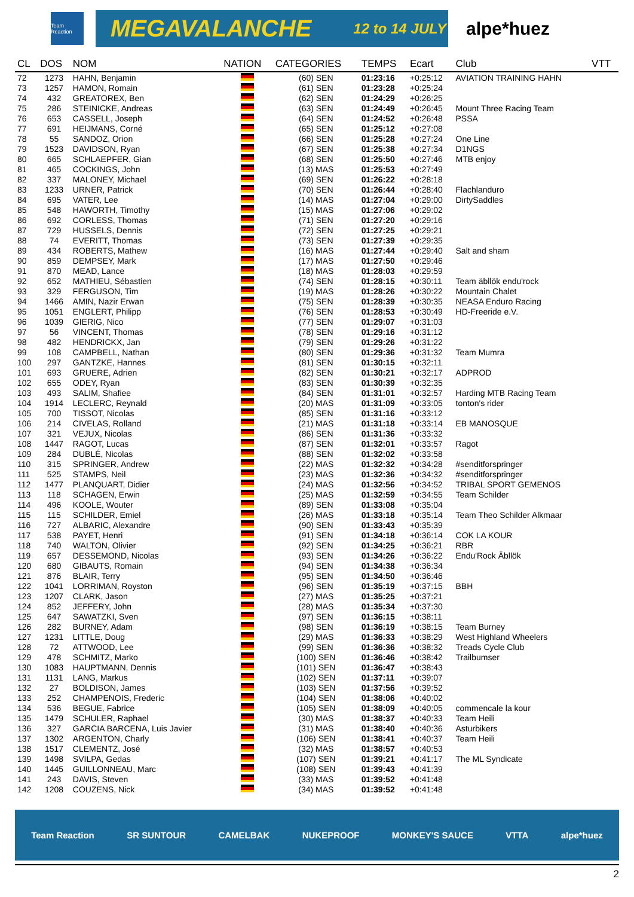Team Reaction
MEGAVALANCHE 12 to 14 JULY
alpe*huez
| CL | DOS | NOM | NATION | CATEGORIES | TEMPS | Ecart | Club | VTT |
| --- | --- | --- | --- | --- | --- | --- | --- | --- |
| 72 | 1273 | HAHN, Benjamin | | (60) SEN | 01:23:16 | +0:25:12 | AVIATION TRAINING HAHN | |
| 73 | 1257 | HAMON, Romain | | (61) SEN | 01:23:28 | +0:25:24 | | |
| 74 | 432 | GREATOREX, Ben | | (62) SEN | 01:24:29 | +0:26:25 | | |
| 75 | 286 | STEINICKE, Andreas | | (63) SEN | 01:24:49 | +0:26:45 | Mount Three Racing Team | |
| 76 | 653 | CASSELL, Joseph | | (64) SEN | 01:24:52 | +0:26:48 | PSSA | |
| 77 | 691 | HEIJMANS, Corné | | (65) SEN | 01:25:12 | +0:27:08 | | |
| 78 | 55 | SANDOZ, Orion | | (66) SEN | 01:25:28 | +0:27:24 | One Line | |
| 79 | 1523 | DAVIDSON, Ryan | | (67) SEN | 01:25:38 | +0:27:34 | D1NGS | |
| 80 | 665 | SCHLAEPFER, Gian | | (68) SEN | 01:25:50 | +0:27:46 | MTB enjoy | |
| 81 | 465 | COCKINGS, John | | (13) MAS | 01:25:53 | +0:27:49 | | |
| 82 | 337 | MALONEY, Michael | | (69) SEN | 01:26:22 | +0:28:18 | | |
| 83 | 1233 | URNER, Patrick | | (70) SEN | 01:26:44 | +0:28:40 | Flachlanduro | |
| 84 | 695 | VATER, Lee | | (14) MAS | 01:27:04 | +0:29:00 | DirtySaddles | |
| 85 | 548 | HAWORTH, Timothy | | (15) MAS | 01:27:06 | +0:29:02 | | |
| 86 | 692 | CORLESS, Thomas | | (71) SEN | 01:27:20 | +0:29:16 | | |
| 87 | 729 | HUSSELS, Dennis | | (72) SEN | 01:27:25 | +0:29:21 | | |
| 88 | 74 | EVERITT, Thomas | | (73) SEN | 01:27:39 | +0:29:35 | | |
| 89 | 434 | ROBERTS, Mathew | | (16) MAS | 01:27:44 | +0:29:40 | Salt and sham | |
| 90 | 859 | DEMPSEY, Mark | | (17) MAS | 01:27:50 | +0:29:46 | | |
| 91 | 870 | MEAD, Lance | | (18) MAS | 01:28:03 | +0:29:59 | | |
| 92 | 652 | MATHIEU, Sébastien | | (74) SEN | 01:28:15 | +0:30:11 | Team äbllök endu'rock | |
| 93 | 329 | FERGUSON, Tim | | (19) MAS | 01:28:26 | +0:30:22 | Mountain Chalet | |
| 94 | 1466 | AMIN, Nazir Erwan | | (75) SEN | 01:28:39 | +0:30:35 | NEASA Enduro Racing | |
| 95 | 1051 | ENGLERT, Philipp | | (76) SEN | 01:28:53 | +0:30:49 | HD-Freeride e.V. | |
| 96 | 1039 | GIERIG, Nico | | (77) SEN | 01:29:07 | +0:31:03 | | |
| 97 | 56 | VINCENT, Thomas | | (78) SEN | 01:29:16 | +0:31:12 | | |
| 98 | 482 | HENDRICKX, Jan | | (79) SEN | 01:29:26 | +0:31:22 | | |
| 99 | 108 | CAMPBELL, Nathan | | (80) SEN | 01:29:36 | +0:31:32 | Team Mumra | |
| 100 | 297 | GANTZKE, Hannes | | (81) SEN | 01:30:15 | +0:32:11 | | |
| 101 | 693 | GRUERE, Adrien | | (82) SEN | 01:30:21 | +0:32:17 | ADPROD | |
| 102 | 655 | ODEY, Ryan | | (83) SEN | 01:30:39 | +0:32:35 | | |
| 103 | 493 | SALIM, Shafiee | | (84) SEN | 01:31:01 | +0:32:57 | Harding MTB Racing Team | |
| 104 | 1914 | LECLERC, Reynald | | (20) MAS | 01:31:09 | +0:33:05 | tonton's rider | |
| 105 | 700 | TISSOT, Nicolas | | (85) SEN | 01:31:16 | +0:33:12 | | |
| 106 | 214 | CIVELAS, Rolland | | (21) MAS | 01:31:18 | +0:33:14 | EB MANOSQUE | |
| 107 | 321 | VEJUX, Nicolas | | (86) SEN | 01:31:36 | +0:33:32 | | |
| 108 | 1447 | RAGOT, Lucas | | (87) SEN | 01:32:01 | +0:33:57 | Ragot | |
| 109 | 284 | DUBLÉ, Nicolas | | (88) SEN | 01:32:02 | +0:33:58 | | |
| 110 | 315 | SPRINGER, Andrew | | (22) MAS | 01:32:32 | +0:34:28 | #senditforspringer | |
| 111 | 525 | STAMPS, Neil | | (23) MAS | 01:32:36 | +0:34:32 | #senditforspringer | |
| 112 | 1477 | PLANQUART, Didier | | (24) MAS | 01:32:56 | +0:34:52 | TRIBAL SPORT GEMENOS | |
| 113 | 118 | SCHAGEN, Erwin | | (25) MAS | 01:32:59 | +0:34:55 | Team Schilder | |
| 114 | 496 | KOOLE, Wouter | | (89) SEN | 01:33:08 | +0:35:04 | | |
| 115 | 115 | SCHILDER, Emiel | | (26) MAS | 01:33:18 | +0:35:14 | Team Theo Schilder Alkmaar | |
| 116 | 727 | ALBARIC, Alexandre | | (90) SEN | 01:33:43 | +0:35:39 | | |
| 117 | 538 | PAYET, Henri | | (91) SEN | 01:34:18 | +0:36:14 | COK LA KOUR | |
| 118 | 740 | WALTON, Olivier | | (92) SEN | 01:34:25 | +0:36:21 | RBR | |
| 119 | 657 | DESSEMOND, Nicolas | | (93) SEN | 01:34:26 | +0:36:22 | Endu'Rock Äbllök | |
| 120 | 680 | GIBAUTS, Romain | | (94) SEN | 01:34:38 | +0:36:34 | | |
| 121 | 876 | BLAIR, Terry | | (95) SEN | 01:34:50 | +0:36:46 | | |
| 122 | 1041 | LORRIMAN, Royston | | (96) SEN | 01:35:19 | +0:37:15 | BBH | |
| 123 | 1207 | CLARK, Jason | | (27) MAS | 01:35:25 | +0:37:21 | | |
| 124 | 852 | JEFFERY, John | | (28) MAS | 01:35:34 | +0:37:30 | | |
| 125 | 647 | SAWATZKI, Sven | | (97) SEN | 01:36:15 | +0:38:11 | | |
| 126 | 282 | BURNEY, Adam | | (98) SEN | 01:36:19 | +0:38:15 | Team Burney | |
| 127 | 1231 | LITTLE, Doug | | (29) MAS | 01:36:33 | +0:38:29 | West Highland Wheelers | |
| 128 | 72 | ATTWOOD, Lee | | (99) SEN | 01:36:36 | +0:38:32 | Treads Cycle Club | |
| 129 | 478 | SCHMITZ, Marko | | (100) SEN | 01:36:46 | +0:38:42 | Trailbumser | |
| 130 | 1083 | HAUPTMANN, Dennis | | (101) SEN | 01:36:47 | +0:38:43 | | |
| 131 | 1131 | LANG, Markus | | (102) SEN | 01:37:11 | +0:39:07 | | |
| 132 | 27 | BOLDISON, James | | (103) SEN | 01:37:56 | +0:39:52 | | |
| 133 | 252 | CHAMPENOIS, Frederic | | (104) SEN | 01:38:06 | +0:40:02 | | |
| 134 | 536 | BEGUE, Fabrice | | (105) SEN | 01:38:09 | +0:40:05 | commencale la kour | |
| 135 | 1479 | SCHULER, Raphael | | (30) MAS | 01:38:37 | +0:40:33 | Team Heili | |
| 136 | 327 | GARCIA BARCENA, Luis Javier | | (31) MAS | 01:38:40 | +0:40:36 | Asturbikers | |
| 137 | 1302 | ARGENTON, Charly | | (106) SEN | 01:38:41 | +0:40:37 | Team Heili | |
| 138 | 1517 | CLEMENTZ, José | | (32) MAS | 01:38:57 | +0:40:53 | | |
| 139 | 1498 | SVILPA, Gedas | | (107) SEN | 01:39:21 | +0:41:17 | The ML Syndicate | |
| 140 | 1445 | GUILLONNEAU, Marc | | (108) SEN | 01:39:43 | +0:41:39 | | |
| 141 | 243 | DAVIS, Steven | | (33) MAS | 01:39:52 | +0:41:48 | | |
| 142 | 1208 | COUZENS, Nick | | (34) MAS | 01:39:52 | +0:41:48 | | |
Team Reaction SR SUNTOUR CAMELBAK NUKEPROOF MONKEY'S SAUCE VTTA alpe*huez
2